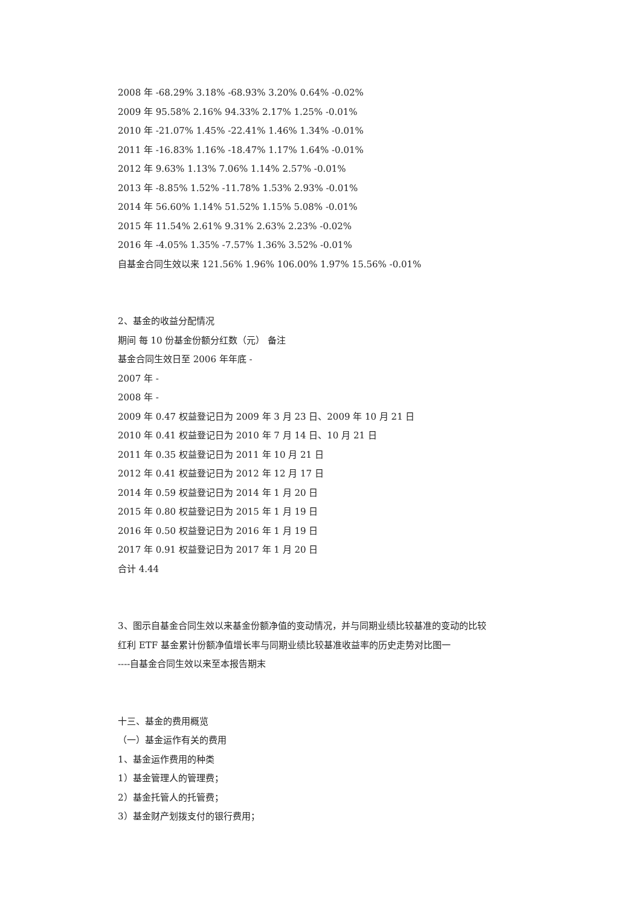2008 年 -68.29% 3.18% -68.93% 3.20% 0.64% -0.02%
2009 年 95.58% 2.16% 94.33% 2.17% 1.25% -0.01%
2010 年 -21.07% 1.45% -22.41% 1.46% 1.34% -0.01%
2011 年 -16.83% 1.16% -18.47% 1.17% 1.64% -0.01%
2012 年 9.63% 1.13% 7.06% 1.14% 2.57% -0.01%
2013 年 -8.85% 1.52% -11.78% 1.53% 2.93% -0.01%
2014 年 56.60% 1.14% 51.52% 1.15% 5.08% -0.01%
2015 年 11.54% 2.61% 9.31% 2.63% 2.23% -0.02%
2016 年 -4.05% 1.35% -7.57% 1.36% 3.52% -0.01%
自基金合同生效以来 121.56% 1.96% 106.00% 1.97% 15.56% -0.01%
2、基金的收益分配情况
期间 每 10 份基金份额分红数（元） 备注
基金合同生效日至 2006 年年底 -
2007 年 -
2008 年 -
2009 年 0.47 权益登记日为 2009 年 3 月 23 日、2009 年 10 月 21 日
2010 年 0.41 权益登记日为 2010 年 7 月 14 日、10 月 21 日
2011 年 0.35 权益登记日为 2011 年 10 月 21 日
2012 年 0.41 权益登记日为 2012 年 12 月 17 日
2014 年 0.59 权益登记日为 2014 年 1 月 20 日
2015 年 0.80 权益登记日为 2015 年 1 月 19 日
2016 年 0.50 权益登记日为 2016 年 1 月 19 日
2017 年 0.91 权益登记日为 2017 年 1 月 20 日
合计 4.44
3、图示自基金合同生效以来基金份额净值的变动情况，并与同期业绩比较基准的变动的比较
红利 ETF 基金累计份额净值增长率与同期业绩比较基准收益率的历史走势对比图一
----自基金合同生效以来至本报告期末
十三、基金的费用概览
（一）基金运作有关的费用
1、基金运作费用的种类
1）基金管理人的管理费；
2）基金托管人的托管费；
3）基金财产划拨支付的银行费用；